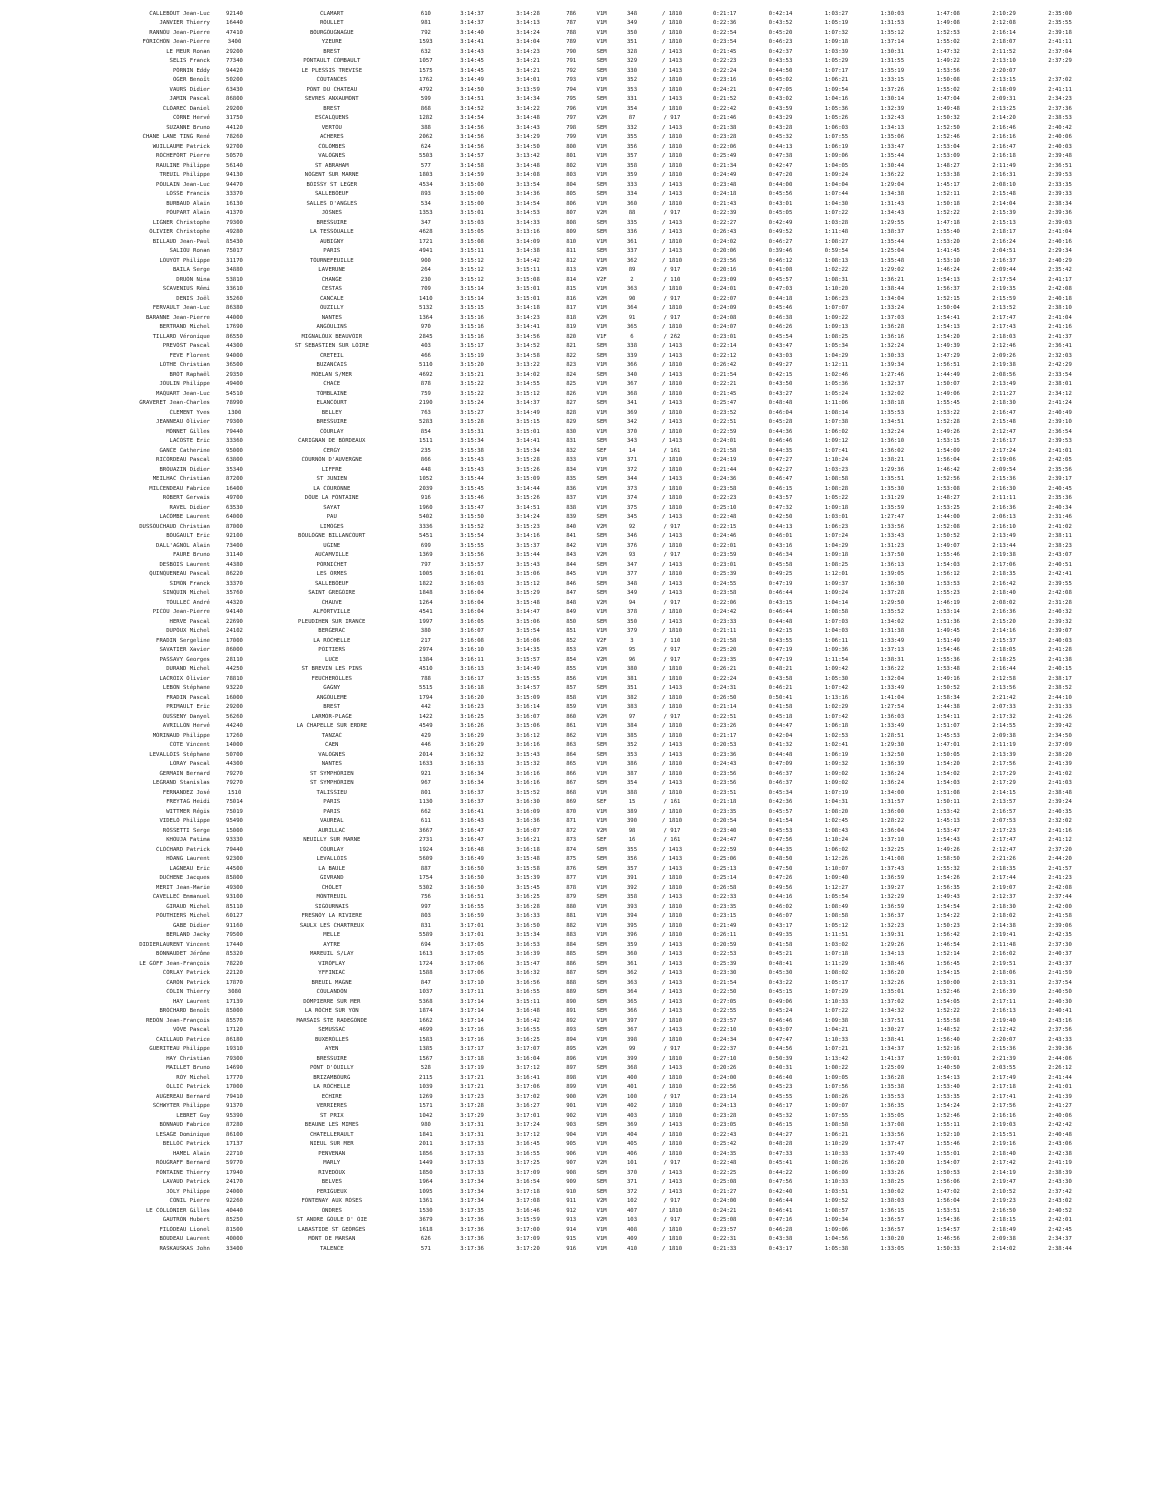| CALLEBOUT Jean-Luc | 92140 | CLAMART | 610 | 3:14:37 | 3:14:28 | 786 | V1M | 348 | / 1810 | 0:21:17 | 0:42:14 | 1:03:27 | 1:30:03 | 1:47:08 | 2:10:29 | 2:35:00 |
| JANVIER Thierry | 16440 | ROULLET | 981 | 3:14:37 | 3:14:13 | 787 | V1M | 349 | / 1810 | 0:22:36 | 0:43:52 | 1:05:19 | 1:31:53 | 1:49:08 | 2:12:08 | 2:35:55 |
| RANNOU Jean-Pierre | 47410 | BOURGOUGNAGUE | 792 | 3:14:40 | 3:14:24 | 788 | V1M | 350 | / 1810 | 0:22:54 | 0:45:20 | 1:07:32 | 1:35:12 | 1:52:53 | 2:16:14 | 2:39:18 |
| FORICHON Jean-Pierre | 3400 | YZEURE | 1593 | 3:14:41 | 3:14:04 | 789 | V1M | 351 | / 1810 | 0:23:54 | 0:46:23 | 1:09:18 | 1:37:14 | 1:55:02 | 2:18:07 | 2:41:11 |
| LE MEUR Ronan | 29200 | BREST | 632 | 3:14:43 | 3:14:23 | 790 | SEM | 328 | / 1413 | 0:21:45 | 0:42:37 | 1:03:39 | 1:30:31 | 1:47:32 | 2:11:52 | 2:37:04 |
| SELIS Franck | 77340 | PONTAULT COMBAULT | 1057 | 3:14:45 | 3:14:21 | 791 | SEM | 329 | / 1413 | 0:22:23 | 0:43:53 | 1:05:29 | 1:31:55 | 1:49:22 | 2:13:10 | 2:37:29 |
| PORNIN Eddy | 94420 | LE PLESSIS TREVISE | 1575 | 3:14:45 | 3:14:21 | 792 | SEM | 330 | / 1413 | 0:22:24 | 0:44:50 | 1:07:17 | 1:35:19 | 1:53:56 | 2:20:07 | |
| OGER Benoît | 50200 | COUTANCES | 1762 | 3:14:49 | 3:14:01 | 793 | V1M | 352 | / 1810 | 0:23:16 | 0:45:02 | 1:06:21 | 1:33:15 | 1:50:08 | 2:13:15 | 2:37:02 |
| VAURS Didier | 63430 | PONT DU CHATEAU | 4792 | 3:14:50 | 3:13:59 | 794 | V1M | 353 | / 1810 | 0:24:21 | 0:47:05 | 1:09:54 | 1:37:26 | 1:55:02 | 2:18:09 | 2:41:11 |
| JAMIN Pascal | 86800 | SEVRES ANXAUMONT | 599 | 3:14:51 | 3:14:34 | 795 | SEM | 331 | / 1413 | 0:21:52 | 0:43:02 | 1:04:16 | 1:30:14 | 1:47:04 | 2:09:31 | 2:34:23 |
| CLOAREC Daniel | 29200 | BREST | 868 | 3:14:52 | 3:14:22 | 796 | V1M | 354 | / 1810 | 0:22:42 | 0:43:59 | 1:05:36 | 1:32:39 | 1:49:48 | 2:13:25 | 2:37:36 |
| CORNE Hervé | 31750 | ESCALQUENS | 1282 | 3:14:54 | 3:14:48 | 797 | V2M | 87 | / 917 | 0:21:46 | 0:43:29 | 1:05:26 | 1:32:43 | 1:50:32 | 2:14:20 | 2:38:53 |
| SUZANNE Bruno | 44120 | VERTOU | 388 | 3:14:56 | 3:14:43 | 798 | SEM | 332 | / 1413 | 0:21:38 | 0:43:28 | 1:06:03 | 1:34:13 | 1:52:50 | 2:16:46 | 2:40:42 |
| CHANE LANE TING René | 78260 | ACHERES | 2062 | 3:14:56 | 3:14:29 | 799 | V1M | 355 | / 1810 | 0:23:28 | 0:45:32 | 1:07:55 | 1:35:06 | 1:52:46 | 2:16:16 | 2:40:06 |
| WUILLAUME Patrick | 92700 | COLOMBES | 624 | 3:14:56 | 3:14:50 | 800 | V1M | 356 | / 1810 | 0:22:06 | 0:44:13 | 1:06:19 | 1:33:47 | 1:53:04 | 2:16:47 | 2:40:03 |
| ROCHEFORT Pierre | 50570 | VALOGNES | 5503 | 3:14:57 | 3:13:42 | 801 | V1M | 357 | / 1810 | 0:25:49 | 0:47:38 | 1:09:06 | 1:35:44 | 1:53:09 | 2:16:18 | 2:39:48 |
| RAULINE Philippe | 56140 | ST ABRAHAM | 577 | 3:14:58 | 3:14:48 | 802 | V1M | 358 | / 1810 | 0:21:34 | 0:42:47 | 1:04:05 | 1:30:44 | 1:48:27 | 2:11:49 | 2:36:51 |
| TREUIL Philippe | 94130 | NOGENT SUR MARNE | 1803 | 3:14:59 | 3:14:08 | 803 | V1M | 359 | / 1810 | 0:24:49 | 0:47:20 | 1:09:24 | 1:36:22 | 1:53:38 | 2:16:31 | 2:39:53 |
| POULAIN Jean-Luc | 94470 | BOISSY ST LEGER | 4534 | 3:15:00 | 3:13:54 | 804 | SEM | 333 | / 1413 | 0:23:48 | 0:44:00 | 1:04:04 | 1:29:04 | 1:45:17 | 2:08:10 | 2:33:35 |
| LOSSE Francis | 33370 | SALLEBOEUF | 893 | 3:15:00 | 3:14:36 | 805 | SEM | 334 | / 1413 | 0:24:18 | 0:45:56 | 1:07:44 | 1:34:38 | 1:52:11 | 2:15:48 | 2:39:33 |
| BURBAUD Alain | 16130 | SALLES D'ANGLES | 534 | 3:15:00 | 3:14:54 | 806 | V1M | 360 | / 1810 | 0:21:43 | 0:43:01 | 1:04:30 | 1:31:43 | 1:50:18 | 2:14:04 | 2:38:34 |
| POUPART Alain | 41370 | JOSNES | 1353 | 3:15:01 | 3:14:53 | 807 | V2M | 88 | / 917 | 0:22:39 | 0:45:05 | 1:07:22 | 1:34:43 | 1:52:22 | 2:15:39 | 2:39:36 |
| LIGNER Christophe | 79300 | BRESSUIRE | 347 | 3:15:03 | 3:14:33 | 808 | SEM | 335 | / 1413 | 0:22:27 | 0:42:49 | 1:03:28 | 1:29:55 | 1:47:18 | 2:15:13 | 2:39:03 |
| OLIVIER Christophe | 49280 | LA TESSOUALLE | 4628 | 3:15:05 | 3:13:16 | 809 | SEM | 336 | / 1413 | 0:26:43 | 0:49:52 | 1:11:48 | 1:38:37 | 1:55:40 | 2:18:17 | 2:41:04 |
| BILLAUD Jean-Paul | 85430 | AUBIGNY | 1721 | 3:15:08 | 3:14:09 | 810 | V1M | 361 | / 1810 | 0:24:02 | 0:46:27 | 1:08:27 | 1:35:44 | 1:53:20 | 2:16:24 | 2:40:16 |
| SALIOU Ronan | 75017 | PARIS | 4941 | 3:15:11 | 3:14:38 | 811 | SEM | 337 | / 1413 | 0:20:06 | 0:39:46 | 0:59:54 | 1:25:04 | 1:41:45 | 2:04:51 | 2:29:34 |
| LOUYOT Philippe | 31170 | TOURNEFEUILLE | 900 | 3:15:12 | 3:14:42 | 812 | V1M | 362 | / 1810 | 0:23:56 | 0:46:12 | 1:08:13 | 1:35:48 | 1:53:10 | 2:16:37 | 2:40:29 |
| BAILA Serge | 34880 | LAVERUNE | 264 | 3:15:12 | 3:15:11 | 813 | V2M | 89 | / 917 | 0:20:16 | 0:41:08 | 1:02:22 | 1:29:02 | 1:46:24 | 2:09:44 | 2:35:42 |
| DRUON Nina | 53810 | CHANGE | 230 | 3:15:12 | 3:15:08 | 814 | V2F | 2 | / 110 | 0:23:09 | 0:45:57 | 1:08:31 | 1:36:21 | 1:54:13 | 2:17:54 | 2:41:17 |
| SCAVENIUS Rémi | 33610 | CESTAS | 709 | 3:15:14 | 3:15:01 | 815 | V1M | 363 | / 1810 | 0:24:01 | 0:47:03 | 1:10:20 | 1:38:44 | 1:56:37 | 2:19:35 | 2:42:08 |
| DENIS Joël | 35260 | CANCALE | 1410 | 3:15:14 | 3:15:01 | 816 | V2M | 90 | / 917 | 0:22:07 | 0:44:18 | 1:06:23 | 1:34:04 | 1:52:15 | 2:15:59 | 2:40:18 |
| FERVAULT Jean-Luc | 86380 | OUZILLY | 5132 | 3:15:15 | 3:14:18 | 817 | V1M | 364 | / 1810 | 0:24:09 | 0:45:46 | 1:07:07 | 1:33:24 | 1:50:04 | 2:13:52 | 2:38:10 |
| BARANNE Jean-Pierre | 44000 | NANTES | 1364 | 3:15:16 | 3:14:23 | 818 | V2M | 91 | / 917 | 0:24:08 | 0:46:38 | 1:09:22 | 1:37:03 | 1:54:41 | 2:17:47 | 2:41:04 |
| BERTRAND Michel | 17690 | ANGOULINS | 970 | 3:15:16 | 3:14:41 | 819 | V1M | 365 | / 1810 | 0:24:07 | 0:46:26 | 1:09:13 | 1:36:28 | 1:54:13 | 2:17:43 | 2:41:16 |
| TILLARD Véronique | 86550 | MIGNALOUX BEAUVOIR | 2845 | 3:15:16 | 3:14:56 | 820 | V1F | 6 | / 262 | 0:23:01 | 0:45:54 | 1:08:25 | 1:36:16 | 1:54:20 | 2:18:03 | 2:41:37 |
| PREVOST Pascal | 44300 | ST SEBASTIEN SUR LOIRE | 403 | 3:15:17 | 3:14:52 | 821 | SEM | 338 | / 1413 | 0:22:14 | 0:43:47 | 1:05:34 | 1:32:24 | 1:49:39 | 2:12:46 | 2:36:41 |
| FEVE Florent | 94000 | CRETEIL | 466 | 3:15:19 | 3:14:58 | 822 | SEM | 339 | / 1413 | 0:22:12 | 0:43:03 | 1:04:29 | 1:30:33 | 1:47:29 | 2:09:26 | 2:32:03 |
| LOTHE Christian | 36500 | BUZANCAIS | 5110 | 3:15:20 | 3:13:22 | 823 | V1M | 366 | / 1810 | 0:26:42 | 0:49:27 | 1:12:11 | 1:39:34 | 1:56:51 | 2:19:38 | 2:42:29 |
| BROT Raphaël | 29350 | MOELAN S/MER | 4692 | 3:15:21 | 3:14:02 | 824 | SEM | 340 | / 1413 | 0:21:54 | 0:42:15 | 1:02:46 | 1:27:46 | 1:44:49 | 2:08:56 | 2:33:54 |
| JOULIN Philippe | 49400 | CHACE | 878 | 3:15:22 | 3:14:55 | 825 | V1M | 367 | / 1810 | 0:22:21 | 0:43:50 | 1:05:36 | 1:32:37 | 1:50:07 | 2:13:49 | 2:38:01 |
| MAQUART Jean-Luc | 54510 | TOMBLAINE | 759 | 3:15:22 | 3:15:12 | 826 | V1M | 368 | / 1810 | 0:21:45 | 0:43:27 | 1:05:24 | 1:32:02 | 1:49:06 | 2:11:27 | 2:34:12 |
| GRAVERET Jean-Charles | 78990 | ELANCOURT | 2190 | 3:15:24 | 3:14:37 | 827 | SEM | 341 | / 1413 | 0:25:47 | 0:48:48 | 1:11:06 | 1:38:18 | 1:55:45 | 2:18:30 | 2:41:24 |
| CLEMENT Yves | 1300 | BELLEY | 763 | 3:15:27 | 3:14:49 | 828 | V1M | 369 | / 1810 | 0:23:52 | 0:46:04 | 1:08:14 | 1:35:53 | 1:53:22 | 2:16:47 | 2:40:49 |
| JEANNEAU Olivier | 79300 | BRESSUIRE | 5283 | 3:15:28 | 3:15:15 | 829 | SEM | 342 | / 1413 | 0:22:51 | 0:45:28 | 1:07:38 | 1:34:51 | 1:52:28 | 2:15:48 | 2:39:10 |
| MONNET Gilles | 79440 | COURLAY | 854 | 3:15:31 | 3:15:01 | 830 | V1M | 370 | / 1810 | 0:22:59 | 0:44:36 | 1:06:02 | 1:32:24 | 1:49:26 | 2:12:47 | 2:36:54 |
| LACOSTE Eric | 33360 | CARIGNAN DE BORDEAUX | 1511 | 3:15:34 | 3:14:41 | 831 | SEM | 343 | / 1413 | 0:24:01 | 0:46:46 | 1:09:12 | 1:36:10 | 1:53:15 | 2:16:17 | 2:39:53 |
| GANCE Catherine | 95000 | CERGY | 235 | 3:15:38 | 3:15:34 | 832 | SEF | 14 | / 161 | 0:21:58 | 0:44:35 | 1:07:41 | 1:36:02 | 1:54:09 | 2:17:24 | 2:41:01 |
| RICORDEAU Pascal | 63800 | COURNON D'AUVERGNE | 866 | 3:15:43 | 3:15:28 | 833 | V1M | 371 | / 1810 | 0:24:19 | 0:47:27 | 1:10:24 | 1:38:21 | 1:56:04 | 2:19:06 | 2:42:05 |
| BROUAZIN Didier | 35340 | LIFFRE | 448 | 3:15:43 | 3:15:26 | 834 | V1M | 372 | / 1810 | 0:21:44 | 0:42:27 | 1:03:23 | 1:29:36 | 1:46:42 | 2:09:54 | 2:35:56 |
| MEILHAC Christian | 87200 | ST JUNIEN | 1052 | 3:15:44 | 3:15:09 | 835 | SEM | 344 | / 1413 | 0:24:36 | 0:46:47 | 1:08:58 | 1:35:51 | 1:52:56 | 2:15:36 | 2:39:17 |
| MILCENDEAU Fabrice | 16400 | LA COURONNE | 2039 | 3:15:45 | 3:14:44 | 836 | V1M | 373 | / 1810 | 0:23:58 | 0:46:15 | 1:08:28 | 1:35:30 | 1:53:08 | 2:16:30 | 2:40:45 |
| ROBERT Gervais | 49700 | DOUE LA FONTAINE | 916 | 3:15:46 | 3:15:26 | 837 | V1M | 374 | / 1810 | 0:22:23 | 0:43:57 | 1:05:22 | 1:31:29 | 1:48:27 | 2:11:11 | 2:35:36 |
| RAVEL Didier | 63530 | SAYAT | 1960 | 3:15:47 | 3:14:51 | 838 | V1M | 375 | / 1810 | 0:25:10 | 0:47:32 | 1:09:18 | 1:35:59 | 1:53:25 | 2:16:36 | 2:40:34 |
| LACOMBE Laurent | 64000 | PAU | 5402 | 3:15:50 | 3:14:24 | 839 | SEM | 345 | / 1413 | 0:22:48 | 0:42:50 | 1:03:01 | 1:27:47 | 1:44:00 | 2:06:13 | 2:31:46 |
| DUSSOUCHAUD Christian | 87000 | LIMOGES | 3336 | 3:15:52 | 3:15:23 | 840 | V2M | 92 | / 917 | 0:22:15 | 0:44:13 | 1:06:23 | 1:33:56 | 1:52:08 | 2:16:10 | 2:41:02 |
| BOUGAULT Eric | 92100 | BOULOGNE BILLANCOURT | 5451 | 3:15:54 | 3:14:16 | 841 | SEM | 346 | / 1413 | 0:24:46 | 0:46:01 | 1:07:24 | 1:33:43 | 1:50:52 | 2:13:49 | 2:38:11 |
| DALL'AGNOL Alain | 73400 | UGINE | 699 | 3:15:55 | 3:15:37 | 842 | V1M | 376 | / 1810 | 0:22:01 | 0:43:16 | 1:04:29 | 1:31:23 | 1:49:07 | 2:13:44 | 2:38:23 |
| FAURE Bruno | 31140 | AUCAMVILLE | 1369 | 3:15:56 | 3:15:44 | 843 | V2M | 93 | / 917 | 0:23:59 | 0:46:34 | 1:09:18 | 1:37:50 | 1:55:46 | 2:19:38 | 2:43:07 |
| DESBOIS Laurent | 44380 | PORNICHET | 797 | 3:15:57 | 3:15:43 | 844 | SEM | 347 | / 1413 | 0:23:01 | 0:45:58 | 1:08:25 | 1:36:13 | 1:54:03 | 2:17:06 | 2:40:51 |
| QUINQUENEAU Pascal | 86220 | LES ORMES | 1005 | 3:16:01 | 3:15:06 | 845 | V1M | 377 | / 1810 | 0:25:39 | 0:49:25 | 1:12:01 | 1:39:05 | 1:56:12 | 2:18:35 | 2:42:41 |
| SIMON Franck | 33370 | SALLEBOEUF | 1822 | 3:16:03 | 3:15:12 | 846 | SEM | 348 | / 1413 | 0:24:55 | 0:47:19 | 1:09:37 | 1:36:30 | 1:53:53 | 2:16:42 | 2:39:55 |
| SINQUIN Michel | 35760 | SAINT GREGOIRE | 1848 | 3:16:04 | 3:15:29 | 847 | SEM | 349 | / 1413 | 0:23:58 | 0:46:44 | 1:09:24 | 1:37:28 | 1:55:23 | 2:18:40 | 2:42:08 |
| TOULLEC André | 44320 | CHAUVE | 1264 | 3:16:04 | 3:15:48 | 848 | V2M | 94 | / 917 | 0:22:06 | 0:43:15 | 1:04:14 | 1:29:50 | 1:46:19 | 2:08:02 | 2:31:28 |
| PICOU Jean-Pierre | 94140 | ALFORTVILLE | 4541 | 3:16:04 | 3:14:47 | 849 | V1M | 378 | / 1810 | 0:24:42 | 0:46:44 | 1:08:58 | 1:35:52 | 1:53:14 | 2:16:36 | 2:40:32 |
| HERVE Pascal | 22690 | PLEUDIHEN SUR IRANCE | 1997 | 3:16:05 | 3:15:06 | 850 | SEM | 350 | / 1413 | 0:23:33 | 0:44:48 | 1:07:03 | 1:34:02 | 1:51:36 | 2:15:20 | 2:39:32 |
| DUPOUX Michel | 24102 | BERGERAC | 380 | 3:16:07 | 3:15:54 | 851 | V1M | 379 | / 1810 | 0:21:11 | 0:42:15 | 1:04:03 | 1:31:38 | 1:49:45 | 2:14:16 | 2:39:07 |
| FRADIN Sergeline | 17000 | LA ROCHELLE | 217 | 3:16:08 | 3:16:06 | 852 | V2F | 3 | / 110 | 0:21:58 | 0:43:55 | 1:06:11 | 1:33:49 | 1:51:49 | 2:15:37 | 2:40:03 |
| SAVATIER Xavier | 86000 | POITIERS | 2974 | 3:16:10 | 3:14:35 | 853 | V2M | 95 | / 917 | 0:25:20 | 0:47:19 | 1:09:36 | 1:37:13 | 1:54:46 | 2:18:05 | 2:41:28 |
| PASSAVY Georges | 28110 | LUCE | 1384 | 3:16:11 | 3:15:57 | 854 | V2M | 96 | / 917 | 0:23:35 | 0:47:19 | 1:11:54 | 1:38:31 | 1:55:36 | 2:18:25 | 2:41:38 |
| DURAND Michel | 44250 | ST BREVIN LES PINS | 4510 | 3:16:13 | 3:14:49 | 855 | V1M | 380 | / 1810 | 0:26:21 | 0:48:21 | 1:09:42 | 1:36:22 | 1:53:48 | 2:16:44 | 2:40:15 |
| LACROIX Olivier | 78810 | FEUCHEROLLES | 788 | 3:16:17 | 3:15:55 | 856 | V1M | 381 | / 1810 | 0:22:24 | 0:43:58 | 1:05:30 | 1:32:04 | 1:49:16 | 2:12:58 | 2:38:17 |
| LEBON Stéphane | 93220 | GAGNY | 5515 | 3:16:18 | 3:14:57 | 857 | SEM | 351 | / 1413 | 0:24:31 | 0:46:21 | 1:07:42 | 1:33:49 | 1:50:52 | 2:13:56 | 2:38:52 |
| FRADIN Pascal | 16000 | ANGOULEME | 1794 | 3:16:20 | 3:15:09 | 858 | V1M | 382 | / 1810 | 0:26:50 | 0:50:41 | 1:13:16 | 1:41:04 | 1:58:34 | 2:21:42 | 2:44:10 |
| PRIMAULT Eric | 29200 | BREST | 442 | 3:16:23 | 3:16:14 | 859 | V1M | 383 | / 1810 | 0:21:14 | 0:41:58 | 1:02:29 | 1:27:54 | 1:44:38 | 2:07:33 | 2:31:33 |
| OUSSENY Danyel | 56260 | LARMOR-PLAGE | 1422 | 3:16:25 | 3:16:07 | 860 | V2M | 97 | / 917 | 0:22:51 | 0:45:18 | 1:07:42 | 1:36:03 | 1:54:11 | 2:17:32 | 2:41:26 |
| AVRILLON Hervé | 44240 | LA CHAPELLE SUR ERDRE | 4549 | 3:16:26 | 3:15:06 | 861 | V1M | 384 | / 1810 | 0:23:26 | 0:44:47 | 1:06:18 | 1:33:49 | 1:51:07 | 2:14:55 | 2:39:42 |
| MORINAUD Philippe | 17260 | TANZAC | 429 | 3:16:29 | 3:16:12 | 862 | V1M | 385 | / 1810 | 0:21:17 | 0:42:04 | 1:02:53 | 1:28:51 | 1:45:53 | 2:09:38 | 2:34:50 |
| COTE Vincent | 14000 | CAEN | 446 | 3:16:29 | 3:16:16 | 863 | SEM | 352 | / 1413 | 0:20:53 | 0:41:32 | 1:02:41 | 1:29:30 | 1:47:01 | 2:11:19 | 2:37:09 |
| LEVALLOIS Stéphane | 50700 | VALOGNES | 2014 | 3:16:32 | 3:15:43 | 864 | SEM | 353 | / 1413 | 0:23:36 | 0:44:48 | 1:06:19 | 1:32:50 | 1:50:05 | 2:13:39 | 2:38:20 |
| LORAY Pascal | 44300 | NANTES | 1633 | 3:16:33 | 3:15:32 | 865 | V1M | 386 | / 1810 | 0:24:43 | 0:47:09 | 1:09:32 | 1:36:39 | 1:54:20 | 2:17:56 | 2:41:39 |
| GERMAIN Bernard | 79270 | ST SYMPHORIEN | 921 | 3:16:34 | 3:16:16 | 866 | V1M | 387 | / 1810 | 0:23:56 | 0:46:37 | 1:09:02 | 1:36:24 | 1:54:02 | 2:17:29 | 2:41:02 |
| LEGRAND Stanislas | 79270 | ST SYMPHORIEN | 967 | 3:16:34 | 3:16:16 | 867 | SEM | 354 | / 1413 | 0:23:56 | 0:46:37 | 1:09:02 | 1:36:24 | 1:54:03 | 2:17:29 | 2:41:03 |
| FERNANDEZ José | 1510 | TALISSIEU | 801 | 3:16:37 | 3:15:52 | 868 | V1M | 388 | / 1810 | 0:23:51 | 0:45:34 | 1:07:19 | 1:34:00 | 1:51:08 | 2:14:15 | 2:38:48 |
| FREYTAG Heidi | 75014 | PARIS | 1130 | 3:16:37 | 3:16:30 | 869 | SEF | 15 | / 161 | 0:21:18 | 0:42:36 | 1:04:31 | 1:31:57 | 1:50:11 | 2:13:57 | 2:39:24 |
| WITTMER Régis | 75019 | PARIS | 662 | 3:16:41 | 3:16:09 | 870 | V1M | 389 | / 1810 | 0:23:35 | 0:45:57 | 1:08:20 | 1:36:00 | 1:53:42 | 2:16:57 | 2:40:35 |
| VIDELO Philippe | 95490 | VAUREAL | 611 | 3:16:43 | 3:16:36 | 871 | V1M | 390 | / 1810 | 0:20:54 | 0:41:54 | 1:02:45 | 1:28:22 | 1:45:13 | 2:07:53 | 2:32:02 |
| ROSSETTI Serge | 15000 | AURILLAC | 3667 | 3:16:47 | 3:16:07 | 872 | V2M | 98 | / 917 | 0:23:40 | 0:45:53 | 1:08:43 | 1:36:04 | 1:53:47 | 2:17:23 | 2:41:16 |
| KHOUJA Fatima | 93330 | NEUILLY SUR MARNE | 2731 | 3:16:47 | 3:16:21 | 873 | SEF | 16 | / 161 | 0:24:47 | 0:47:56 | 1:10:24 | 1:37:10 | 1:54:43 | 2:17:47 | 2:41:12 |
| CLOCHARD Patrick | 79440 | COURLAY | 1924 | 3:16:48 | 3:16:18 | 874 | SEM | 355 | / 1413 | 0:22:59 | 0:44:35 | 1:06:02 | 1:32:25 | 1:49:26 | 2:12:47 | 2:37:20 |
| HOANG Laurent | 92300 | LEVALLOIS | 5609 | 3:16:49 | 3:15:48 | 875 | SEM | 356 | / 1413 | 0:25:06 | 0:48:50 | 1:12:26 | 1:41:08 | 1:58:50 | 2:21:26 | 2:44:20 |
| LAGNEAU Eric | 44500 | LA BAULE | 887 | 3:16:50 | 3:15:58 | 876 | SEM | 357 | / 1413 | 0:25:13 | 0:47:50 | 1:10:07 | 1:37:43 | 1:55:32 | 2:18:35 | 2:41:57 |
| DUCHENE Jacques | 85800 | GIVRAND | 1754 | 3:16:50 | 3:15:39 | 877 | V1M | 391 | / 1810 | 0:25:14 | 0:47:26 | 1:09:40 | 1:36:59 | 1:54:26 | 2:17:44 | 2:41:23 |
| MERIT Jean-Marie | 49300 | CHOLET | 5302 | 3:16:50 | 3:15:45 | 878 | V1M | 392 | / 1810 | 0:26:58 | 0:49:56 | 1:12:27 | 1:39:27 | 1:56:35 | 2:19:07 | 2:42:08 |
| CAVELLEC Emmanuel | 93100 | MONTREUIL | 756 | 3:16:51 | 3:16:25 | 879 | SEM | 358 | / 1413 | 0:22:33 | 0:44:16 | 1:05:54 | 1:32:29 | 1:49:43 | 2:12:37 | 2:37:44 |
| GIRAUD Michel | 85110 | SIGOURNAIS | 997 | 3:16:55 | 3:16:28 | 880 | V1M | 393 | / 1810 | 0:23:35 | 0:46:02 | 1:08:49 | 1:36:59 | 1:54:54 | 2:18:30 | 2:42:00 |
| POUTHIERS Michel | 60127 | FRESNOY LA RIVIERE | 803 | 3:16:59 | 3:16:33 | 881 | V1M | 394 | / 1810 | 0:23:15 | 0:46:07 | 1:08:58 | 1:36:37 | 1:54:22 | 2:18:02 | 2:41:58 |
| GABE Didier | 91160 | SAULX LES CHARTREUX | 831 | 3:17:01 | 3:16:50 | 882 | V1M | 395 | / 1810 | 0:21:49 | 0:43:17 | 1:05:12 | 1:32:23 | 1:50:23 | 2:14:38 | 2:39:06 |
| BERLAND Jacky | 79500 | MELLE | 5589 | 3:17:01 | 3:15:34 | 883 | V1M | 396 | / 1810 | 0:26:11 | 0:49:35 | 1:11:51 | 1:39:31 | 1:56:42 | 2:19:41 | 2:42:35 |
| DIDIERLAURENT Vincent | 17440 | AYTRE | 694 | 3:17:05 | 3:16:53 | 884 | SEM | 359 | / 1413 | 0:20:59 | 0:41:58 | 1:03:02 | 1:29:26 | 1:46:54 | 2:11:48 | 2:37:30 |
| BONNAUDET Jérôme | 85320 | MAREUIL S/LAY | 1613 | 3:17:05 | 3:16:39 | 885 | SEM | 360 | / 1413 | 0:22:53 | 0:45:21 | 1:07:18 | 1:34:13 | 1:52:14 | 2:16:02 | 2:40:37 |
| LE GOFF Jean-François | 78220 | VIROFLAY | 1724 | 3:17:06 | 3:15:47 | 886 | SEM | 361 | / 1413 | 0:25:39 | 0:48:41 | 1:11:29 | 1:38:46 | 1:56:45 | 2:19:51 | 2:43:37 |
| CORLAY Patrick | 22120 | YFFINIAC | 1588 | 3:17:06 | 3:16:32 | 887 | SEM | 362 | / 1413 | 0:23:30 | 0:45:30 | 1:08:02 | 1:36:20 | 1:54:15 | 2:18:06 | 2:41:59 |
| CARON Patrick | 17870 | BREUIL MAGNE | 847 | 3:17:10 | 3:16:56 | 888 | SEM | 363 | / 1413 | 0:21:54 | 0:43:22 | 1:05:17 | 1:32:26 | 1:50:00 | 2:13:31 | 2:37:54 |
| COLIN Thierry | 3080 | COULANDON | 1037 | 3:17:11 | 3:16:55 | 889 | SEM | 364 | / 1413 | 0:22:50 | 0:45:15 | 1:07:29 | 1:35:01 | 1:52:46 | 2:16:39 | 2:40:50 |
| HAY Laurent | 17139 | DOMPIERRE SUR MER | 5368 | 3:17:14 | 3:15:11 | 890 | SEM | 365 | / 1413 | 0:27:05 | 0:49:06 | 1:10:33 | 1:37:02 | 1:54:05 | 2:17:11 | 2:40:30 |
| BROCHARD Benoît | 85000 | LA ROCHE SUR YON | 1874 | 3:17:14 | 3:16:48 | 891 | SEM | 366 | / 1413 | 0:22:55 | 0:45:24 | 1:07:22 | 1:34:32 | 1:52:22 | 2:16:13 | 2:40:41 |
| REDON Jean-François | 85570 | MARSAIS STE RADEGONDE | 1662 | 3:17:14 | 3:16:42 | 892 | V1M | 397 | / 1810 | 0:23:57 | 0:46:46 | 1:09:38 | 1:37:51 | 1:55:58 | 2:19:40 | 2:43:16 |
| VOVE Pascal | 17120 | SEMUSSAC | 4699 | 3:17:16 | 3:16:55 | 893 | SEM | 367 | / 1413 | 0:22:10 | 0:43:07 | 1:04:21 | 1:30:27 | 1:48:52 | 2:12:42 | 2:37:56 |
| CAILLAUD Patrice | 86180 | BUXEROLLES | 1583 | 3:17:16 | 3:16:25 | 894 | V1M | 398 | / 1810 | 0:24:34 | 0:47:47 | 1:10:33 | 1:38:41 | 1:56:40 | 2:20:07 | 2:43:33 |
| GUERITEAU Philippe | 19310 | AYEN | 1385 | 3:17:17 | 3:17:07 | 895 | V2M | 99 | / 917 | 0:22:37 | 0:44:56 | 1:07:21 | 1:34:37 | 1:52:16 | 2:15:36 | 2:39:36 |
| HAY Christian | 79300 | BRESSUIRE | 1567 | 3:17:18 | 3:16:04 | 896 | V1M | 399 | / 1810 | 0:27:10 | 0:50:39 | 1:13:42 | 1:41:37 | 1:59:01 | 2:21:39 | 2:44:06 |
| MAILLET Bruno | 14690 | PONT D'OUILLY | 528 | 3:17:19 | 3:17:12 | 897 | SEM | 368 | / 1413 | 0:20:26 | 0:40:31 | 1:00:22 | 1:25:09 | 1:40:50 | 2:03:55 | 2:26:12 |
| ROY Michel | 17770 | BRIZAMBOURG | 2115 | 3:17:21 | 3:16:41 | 898 | V1M | 400 | / 1810 | 0:24:00 | 0:46:40 | 1:09:05 | 1:36:28 | 1:54:13 | 2:17:49 | 2:41:44 |
| OLLIC Patrick | 17000 | LA ROCHELLE | 1039 | 3:17:21 | 3:17:06 | 899 | V1M | 401 | / 1810 | 0:22:56 | 0:45:23 | 1:07:56 | 1:35:38 | 1:53:40 | 2:17:18 | 2:41:01 |
| AUGEREAU Bernard | 79410 | ECHIRE | 1269 | 3:17:23 | 3:17:02 | 900 | V2M | 100 | / 917 | 0:23:14 | 0:45:55 | 1:08:26 | 1:35:53 | 1:53:35 | 2:17:41 | 2:41:39 |
| SCHWYTER Philippe | 91370 | VERRIERES | 1571 | 3:17:28 | 3:16:27 | 901 | V1M | 402 | / 1810 | 0:24:13 | 0:46:17 | 1:09:07 | 1:36:35 | 1:54:24 | 2:17:56 | 2:41:27 |
| LEBRET Guy | 95390 | ST PRIX | 1042 | 3:17:29 | 3:17:01 | 902 | V1M | 403 | / 1810 | 0:23:28 | 0:45:32 | 1:07:55 | 1:35:05 | 1:52:46 | 2:16:16 | 2:40:06 |
| BONNAUD Fabrice | 87280 | BEAUNE LES MIMES | 980 | 3:17:31 | 3:17:24 | 903 | SEM | 369 | / 1413 | 0:23:05 | 0:46:15 | 1:08:58 | 1:37:08 | 1:55:11 | 2:19:03 | 2:42:42 |
| LESAGE Dominique | 86100 | CHATELLERAULT | 1841 | 3:17:31 | 3:17:12 | 904 | V1M | 404 | / 1810 | 0:22:43 | 0:44:27 | 1:06:21 | 1:33:56 | 1:52:10 | 2:15:51 | 2:40:48 |
| BELLOC Patrick | 17137 | NIEUL SUR MER | 2011 | 3:17:33 | 3:16:45 | 905 | V1M | 405 | / 1810 | 0:25:42 | 0:48:28 | 1:10:29 | 1:37:47 | 1:55:46 | 2:19:16 | 2:43:06 |
| HAMEL Alain | 22710 | PENVENAN | 1856 | 3:17:33 | 3:16:55 | 906 | V1M | 406 | / 1810 | 0:24:35 | 0:47:33 | 1:10:33 | 1:37:49 | 1:55:01 | 2:18:40 | 2:42:38 |
| ROUGRAFF Bernard | 59770 | MARLY | 1449 | 3:17:33 | 3:17:25 | 907 | V2M | 101 | / 917 | 0:22:48 | 0:45:41 | 1:08:26 | 1:36:20 | 1:54:07 | 2:17:42 | 2:41:19 |
| FONTAINE Thierry | 17940 | RIVEDOUX | 1850 | 3:17:33 | 3:17:09 | 908 | SEM | 370 | / 1413 | 0:22:25 | 0:44:22 | 1:06:09 | 1:33:26 | 1:50:53 | 2:14:19 | 2:38:39 |
| LAVAUD Patrick | 24170 | BELVES | 1964 | 3:17:34 | 3:16:54 | 909 | SEM | 371 | / 1413 | 0:25:08 | 0:47:56 | 1:10:33 | 1:38:25 | 1:56:06 | 2:19:47 | 2:43:30 |
| JOLY Philippe | 24000 | PERIGUEUX | 1095 | 3:17:34 | 3:17:18 | 910 | SEM | 372 | / 1413 | 0:21:27 | 0:42:40 | 1:03:51 | 1:30:02 | 1:47:02 | 2:10:52 | 2:37:42 |
| CONIL Pierre | 92260 | FONTENAY AUX ROSES | 1361 | 3:17:34 | 3:17:08 | 911 | V2M | 102 | / 917 | 0:24:00 | 0:46:44 | 1:09:52 | 1:38:03 | 1:56:04 | 2:19:23 | 2:43:02 |
| LE COLLONIER Gilles | 40440 | ONDRES | 1530 | 3:17:35 | 3:16:46 | 912 | V1M | 407 | / 1810 | 0:24:21 | 0:46:41 | 1:08:57 | 1:36:15 | 1:53:51 | 2:16:50 | 2:40:52 |
| GAUTRON Hubert | 85250 | ST ANDRE GOULE D' OIE | 3679 | 3:17:36 | 3:15:59 | 913 | V2M | 103 | / 917 | 0:25:08 | 0:47:16 | 1:09:34 | 1:36:57 | 1:54:36 | 2:18:15 | 2:42:01 |
| FILODEAU Lionel | 81500 | LABASTIDE ST GEORGES | 1618 | 3:17:36 | 3:17:00 | 914 | V1M | 408 | / 1810 | 0:23:57 | 0:46:28 | 1:09:06 | 1:36:57 | 1:54:57 | 2:18:49 | 2:42:45 |
| BOUDEAU Laurent | 40000 | MONT DE MARSAN | 626 | 3:17:36 | 3:17:09 | 915 | V1M | 409 | / 1810 | 0:22:31 | 0:43:38 | 1:04:56 | 1:30:20 | 1:46:56 | 2:09:38 | 2:34:37 |
| RASKAUSKAS John | 33400 | TALENCE | 571 | 3:17:36 | 3:17:20 | 916 | V1M | 410 | / 1810 | 0:21:33 | 0:43:17 | 1:05:38 | 1:33:05 | 1:50:33 | 2:14:02 | 2:38:44 |